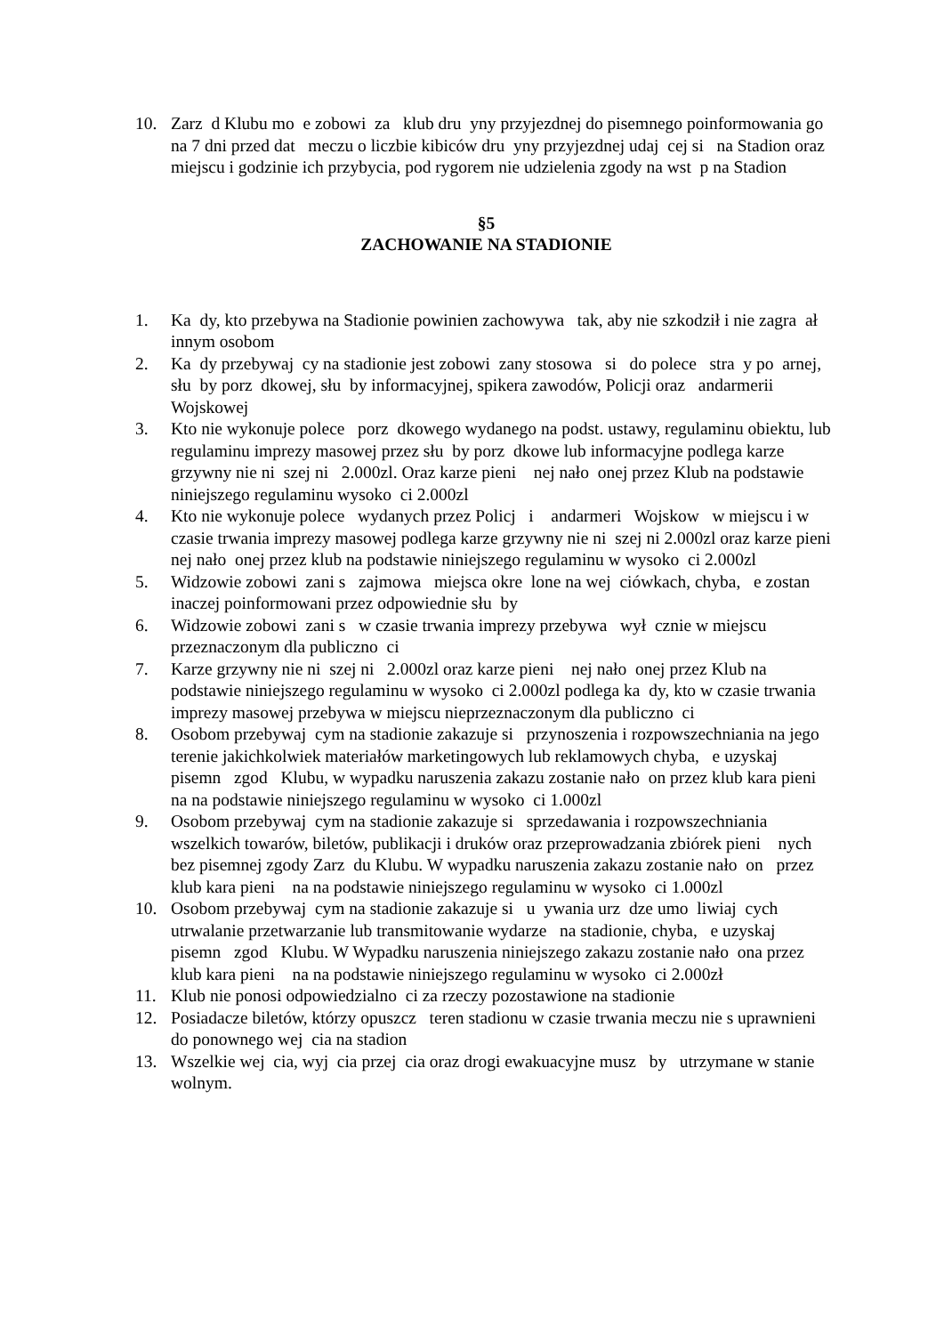10. Zarz d Klubu mo e zobowi za klub dru yny przyjezdnej do pisemnego poinformowania go na 7 dni przed dat meczu o liczbie kibiców dru yny przyjezdnej udaj cej si na Stadion oraz miejscu i godzinie ich przybycia, pod rygorem nie udzielenia zgody na wst p na Stadion
§5
ZACHOWANIE NA STADIONIE
1. Ka dy, kto przebywa na Stadionie powinien zachowywa tak, aby nie szkodził i nie zagra ał innym osobom
2. Ka dy przebywaj cy na stadionie jest zobowi zany stosowa si do polece stra y po arnej, słu by porz dkowej, słu by informacyjnej, spikera zawodów, Policji oraz andarmerii Wojskowej
3. Kto nie wykonuje polece porz dkowego wydanego na podst. ustawy, regulaminu obiektu, lub regulaminu imprezy masowej przez słu by porz dkowe lub informacyjne podlega karze grzywny nie ni szej ni 2.000zl. Oraz karze pieni nej nało onej przez Klub na podstawie niniejszego regulaminu wysoko ci 2.000zl
4. Kto nie wykonuje polece wydanych przez Policj i andarmeri Wojskow w miejscu i w czasie trwania imprezy masowej podlega karze grzywny nie ni szej ni 2.000zl oraz karze pieni nej nało onej przez klub na podstawie niniejszego regulaminu w wysoko ci 2.000zl
5. Widzowie zobowi zani s zajmowa miejsca okre lone na wej ciówkach, chyba, e zostan inaczej poinformowani przez odpowiednie słu by
6. Widzowie zobowi zani s w czasie trwania imprezy przebywa wył cznie w miejscu przeznaczonym dla publiczno ci
7. Karze grzywny nie ni szej ni 2.000zl oraz karze pieni nej nało onej przez Klub na podstawie niniejszego regulaminu w wysoko ci 2.000zl podlega ka dy, kto w czasie trwania imprezy masowej przebywa w miejscu nieprzeznaczonym dla publiczno ci
8. Osobom przebywaj cym na stadionie zakazuje si przynoszenia i rozpowszechniania na jego terenie jakichkolwiek materiałów marketingowych lub reklamowych chyba, e uzyskaj pisemn zgod Klubu, w wypadku naruszenia zakazu zostanie nało on przez klub kara pieni na na podstawie niniejszego regulaminu w wysoko ci 1.000zl
9. Osobom przebywaj cym na stadionie zakazuje si sprzedawania i rozpowszechniania wszelkich towarów, biletów, publikacji i druków oraz przeprowadzania zbiórek pieni nych bez pisemnej zgody Zarz du Klubu. W wypadku naruszenia zakazu zostanie nało on przez klub kara pieni na na podstawie niniejszego regulaminu w wysoko ci 1.000zl
10. Osobom przebywaj cym na stadionie zakazuje si u ywania urz dze umo liwiaj cych utrwalanie przetwarzanie lub transmitowanie wydarze na stadionie, chyba, e uzyskaj pisemn zgod Klubu. W Wypadku naruszenia niniejszego zakazu zostanie nało ona przez klub kara pieni na na podstawie niniejszego regulaminu w wysoko ci 2.000zł
11. Klub nie ponosi odpowiedzialno ci za rzeczy pozostawione na stadionie
12. Posiadacze biletów, którzy opuszcz teren stadionu w czasie trwania meczu nie s uprawnieni do ponownego wej cia na stadion
13. Wszelkie wej cia, wyj cia przej cia oraz drogi ewakuacyjne musz by utrzymane w stanie wolnym.